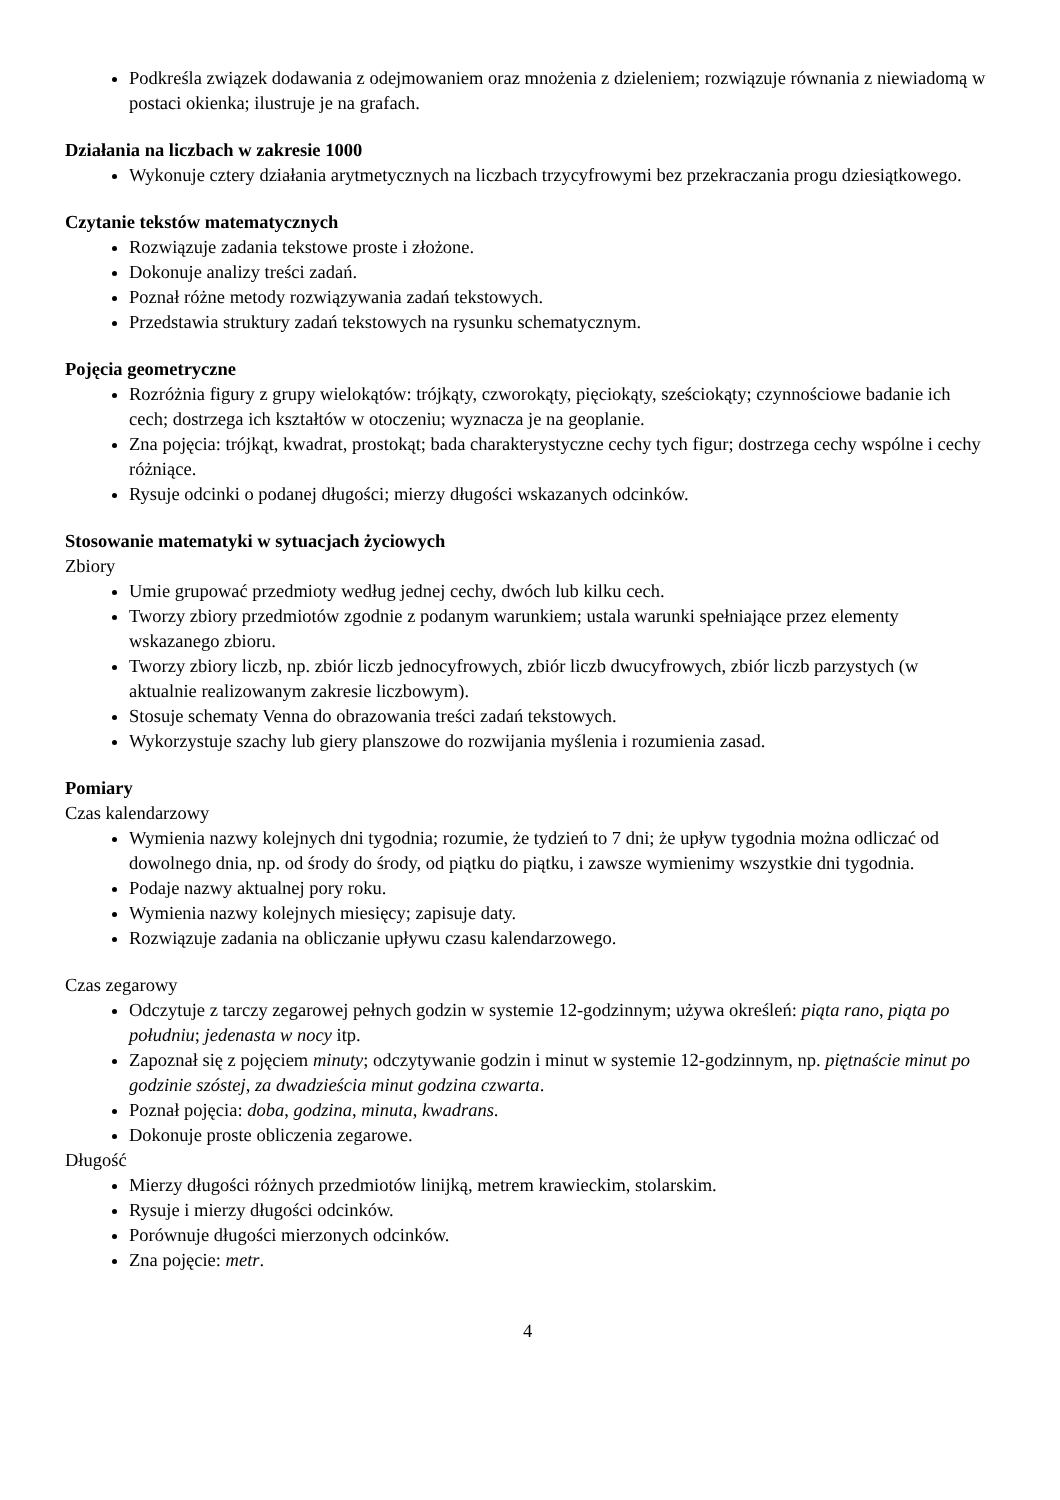Podkreśla związek dodawania z odejmowaniem oraz mnożenia z dzieleniem; rozwiązuje równania z niewiadomą w postaci okienka; ilustruje je na grafach.
Działania na liczbach w zakresie 1000
Wykonuje cztery działania arytmetycznych na liczbach trzycyfrowymi bez przekraczania progu dziesiątkowego.
Czytanie tekstów matematycznych
Rozwiązuje zadania tekstowe proste i złożone.
Dokonuje analizy treści zadań.
Poznał różne metody rozwiązywania zadań tekstowych.
Przedstawia struktury zadań tekstowych na rysunku schematycznym.
Pojęcia geometryczne
Rozróżnia figury z grupy wielokątów: trójkąty, czworokąty, pięciokąty, sześciokąty; czynnościowe badanie ich cech; dostrzega ich kształtów w otoczeniu; wyznacza je na geoplanie.
Zna pojęcia: trójkąt, kwadrat, prostokąt; bada charakterystyczne cechy tych figur; dostrzega cechy wspólne i cechy różniące.
Rysuje odcinki o podanej długości; mierzy długości wskazanych odcinków.
Stosowanie matematyki w sytuacjach życiowych
Zbiory
Umie grupować przedmioty według jednej cechy, dwóch lub kilku cech.
Tworzy zbiory przedmiotów zgodnie z podanym warunkiem; ustala warunki spełniające przez elementy wskazanego zbioru.
Tworzy zbiory liczb, np. zbiór liczb jednocyfrowych, zbiór liczb dwucyfrowych, zbiór liczb parzystych (w aktualnie realizowanym zakresie liczbowym).
Stosuje schematy Venna do obrazowania treści zadań tekstowych.
Wykorzystuje szachy lub giery planszowe do rozwijania myślenia i rozumienia zasad.
Pomiary
Czas kalendarzowy
Wymienia nazwy kolejnych dni tygodnia; rozumie, że tydzień to 7 dni; że upływ tygodnia można odliczać od dowolnego dnia, np. od środy do środy, od piątku do piątku, i zawsze wymienimy wszystkie dni tygodnia.
Podaje nazwy aktualnej pory roku.
Wymienia nazwy kolejnych miesięcy; zapisuje daty.
Rozwiązuje zadania na obliczanie upływu czasu kalendarzowego.
Czas zegarowy
Odczytuje z tarczy zegarowej pełnych godzin w systemie 12-godzinnym; używa określeń: piąta rano, piąta po południu; jedenasta w nocy itp.
Zapoznał się z pojęciem minuty; odczytywanie godzin i minut w systemie 12-godzinnym, np. piętnaście minut po godzinie szóstej, za dwadzieścia minut godzina czwarta.
Poznał pojęcia: doba, godzina, minuta, kwadrans.
Dokonuje proste obliczenia zegarowe.
Długość
Mierzy długości różnych przedmiotów linijką, metrem krawieckim, stolarskim.
Rysuje i mierzy długości odcinków.
Porównuje długości mierzonych odcinków.
Zna pojęcie: metr.
4